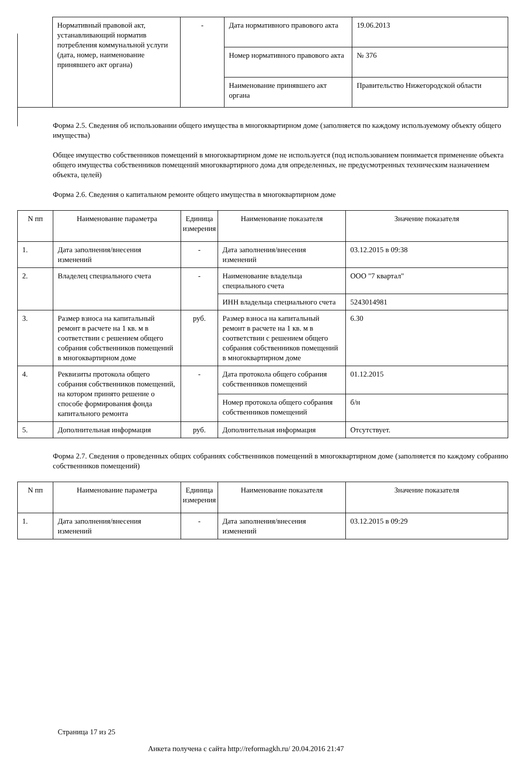| | Нормативный правовой акт, устанавливающий норматив потребления коммунальной услуги (дата, номер, наименование принявшего акт органа) | - | Дата нормативного правового акта | 19.06.2013 |
| | | | Номер нормативного правового акта | № 376 |
| | | | Наименование принявшего акт органа | Правительство Нижегородской области |
Форма 2.5. Сведения об использовании общего имущества в многоквартирном доме (заполняется по каждому используемому объекту общего имущества)
Общее имущество собственников помещений в многоквартирном доме не используется (под использованием понимается применение объекта общего имущества собственников помещений многоквартирного дома для определенных, не предусмотренных техническим назначением объекта, целей)
Форма 2.6. Сведения о капитальном ремонте общего имущества в многоквартирном доме
| N пп | Наименование параметра | Единица измерения | Наименование показателя | Значение показателя |
| --- | --- | --- | --- | --- |
| 1. | Дата заполнения/внесения изменений | - | Дата заполнения/внесения изменений | 03.12.2015 в 09:38 |
| 2. | Владелец специального счета | - | Наименование владельца специального счета | ООО "7 квартал" |
| | | | ИНН владельца специального счета | 5243014981 |
| 3. | Размер взноса на капитальный ремонт в расчете на 1 кв. м в соответствии с решением общего собрания собственников помещений в многоквартирном доме | руб. | Размер взноса на капитальный ремонт в расчете на 1 кв. м в соответствии с решением общего собрания собственников помещений в многоквартирном доме | 6.30 |
| 4. | Реквизиты протокола общего собрания собственников помещений, на котором принято решение о способе формирования фонда капитального ремонта | - | Дата протокола общего собрания собственников помещений | 01.12.2015 |
| | | | Номер протокола общего собрания собственников помещений | б/н |
| 5. | Дополнительная информация | руб. | Дополнительная информация | Отсутствует. |
Форма 2.7. Сведения о проведенных общих собраниях собственников помещений в многоквартирном доме (заполняется по каждому собранию собственников помещений)
| N пп | Наименование параметра | Единица измерения | Наименование показателя | Значение показателя |
| --- | --- | --- | --- | --- |
| 1. | Дата заполнения/внесения изменений | - | Дата заполнения/внесения изменений | 03.12.2015 в 09:29 |
Страница 17 из 25
Анкета получена с сайта http://reformagkh.ru/ 20.04.2016 21:47